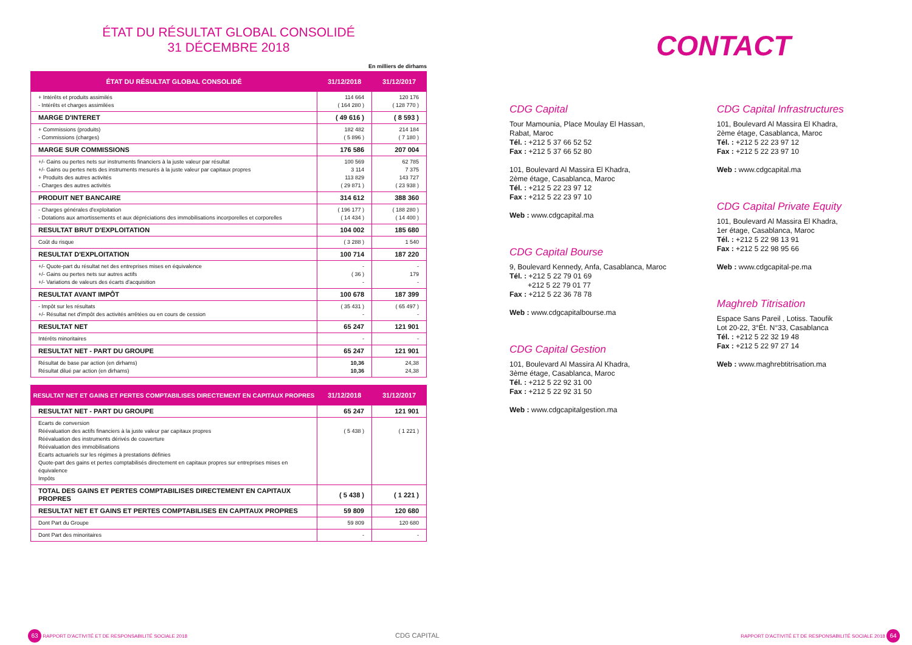ÉTAT DU RÉSULTAT GLOBAL CONSOLIDÉ
31 DÉCEMBRE 2018
En milliers de dirhams
| ÉTAT DU RÉSULTAT GLOBAL CONSOLIDÉ | 31/12/2018 | 31/12/2017 |
| --- | --- | --- |
| + Intérêts et produits assimilés - Intérêts et charges assimilées | 114 664 ( 164 280 ) | 120 176 ( 128 770 ) |
| MARGE D'INTERET | ( 49 616 ) | ( 8 593 ) |
| + Commissions (produits) - Commissions (charges) | 182 482 ( 5 896 ) | 214 184 ( 7 180 ) |
| MARGE SUR COMMISSIONS | 176 586 | 207 004 |
| +/- Gains ou pertes nets sur instruments financiers à la juste valeur par résultat +/- Gains ou pertes nets des instruments mesurés à la juste valeur par capitaux propres + Produits des autres activités - Charges des autres activités | 100 569 3 114 113 829 ( 29 871 ) | 62 785 7 375 143 727 ( 23 938 ) |
| PRODUIT NET BANCAIRE | 314 612 | 388 360 |
| - Charges générales d'exploitation - Dotations aux amortissements et aux dépréciations des immobilisations incorporelles et corporelles | ( 196 177 ) ( 14 434 ) | ( 188 280 ) ( 14 400 ) |
| RESULTAT BRUT D'EXPLOITATION | 104 002 | 185 680 |
| Coût du risque | ( 3 288 ) | 1 540 |
| RESULTAT D'EXPLOITATION | 100 714 | 187 220 |
| +/- Quote-part du résultat net des entreprises mises en équivalence +/- Gains ou pertes nets sur autres actifs +/- Variations de valeurs des écarts d'acquisition | - ( 36 ) - | - 179 - |
| RESULTAT AVANT IMPÔT | 100 678 | 187 399 |
| - Impôt sur les résultats +/- Résultat net d'impôt des activités arrêtées ou en cours de cession | ( 35 431 ) - | ( 65 497 ) - |
| RESULTAT NET | 65 247 | 121 901 |
| Intérêts minoritaires | - | - |
| RESULTAT NET - PART DU GROUPE | 65 247 | 121 901 |
| Résultat de base par action (en dirhams) Résultat dilué par action (en dirhams) | 10,36 10,36 | 24,38 24,38 |
| RESULTAT NET ET GAINS ET PERTES COMPTABILISES DIRECTEMENT EN CAPITAUX PROPRES | 31/12/2018 | 31/12/2017 |
| --- | --- | --- |
| RESULTAT NET - PART DU GROUPE | 65 247 | 121 901 |
| Ecarts de conversion Réévaluation des actifs financiers à la juste valeur par capitaux propres Réévaluation des instruments dérivés de couverture Réévaluation des immobilisations Ecarts actuariels sur les régimes à prestations définies Quote-part des gains et pertes comptabilisés directement en capitaux propres sur entreprises mises en équivalence Impôts | ( 5 438 ) | ( 1 221 ) |
| TOTAL DES GAINS ET PERTES COMPTABILISES DIRECTEMENT EN CAPITAUX PROPRES | ( 5 438 ) | ( 1 221 ) |
| RESULTAT NET ET GAINS ET PERTES COMPTABILISES EN CAPITAUX PROPRES | 59 809 | 120 680 |
| Dont Part du Groupe | 59 809 | 120 680 |
| Dont Part des minoritaires | - | - |
CONTACT
CDG Capital
Tour Mamounia, Place Moulay El Hassan,
Rabat, Maroc
Tél. : +212 5 37 66 52 52
Fax : +212 5 37 66 52 80
101, Boulevard Al Massira El Khadra,
2ème étage, Casablanca, Maroc
Tél. : +212 5 22 23 97 12
Fax : +212 5 22 23 97 10
Web : www.cdgcapital.ma
CDG Capital Bourse
9, Boulevard Kennedy, Anfa, Casablanca, Maroc
Tél. : +212 5 22 79 01 69
+212 5 22 79 01 77
Fax : +212 5 22 36 78 78
Web : www.cdgcapitalbourse.ma
CDG Capital Gestion
101, Boulevard Al Massira Al Khadra,
3ème étage, Casablanca, Maroc
Tél. : +212 5 22 92 31 00
Fax : +212 5 22 92 31 50
Web : www.cdgcapitalgestion.ma
CDG Capital Infrastructures
101, Boulevard Al Massira El Khadra,
2ème étage, Casablanca, Maroc
Tél. : +212 5 22 23 97 12
Fax : +212 5 22 23 97 10
Web : www.cdgcapital.ma
CDG Capital Private Equity
101, Boulevard Al Massira El Khadra,
1er étage, Casablanca, Maroc
Tél. : +212 5 22 98 13 91
Fax : +212 5 22 98 95 66
Web : www.cdgcapital-pe.ma
Maghreb Titrisation
Espace Sans Pareil , Lotiss. Taoufik
Lot 20-22, 3°Ét. N°33, Casablanca
Tél. : +212 5 22 32 19 48
Fax : +212 5 22 97 27 14
Web : www.maghrebtitrisation.ma
63 RAPPORT D'ACTIVITÉ ET DE RESPONSABILITÉ SOCIALE 2018 CDG CAPITAL
RAPPORT D'ACTIVITÉ ET DE RESPONSABILITÉ SOCIALE 2018 64